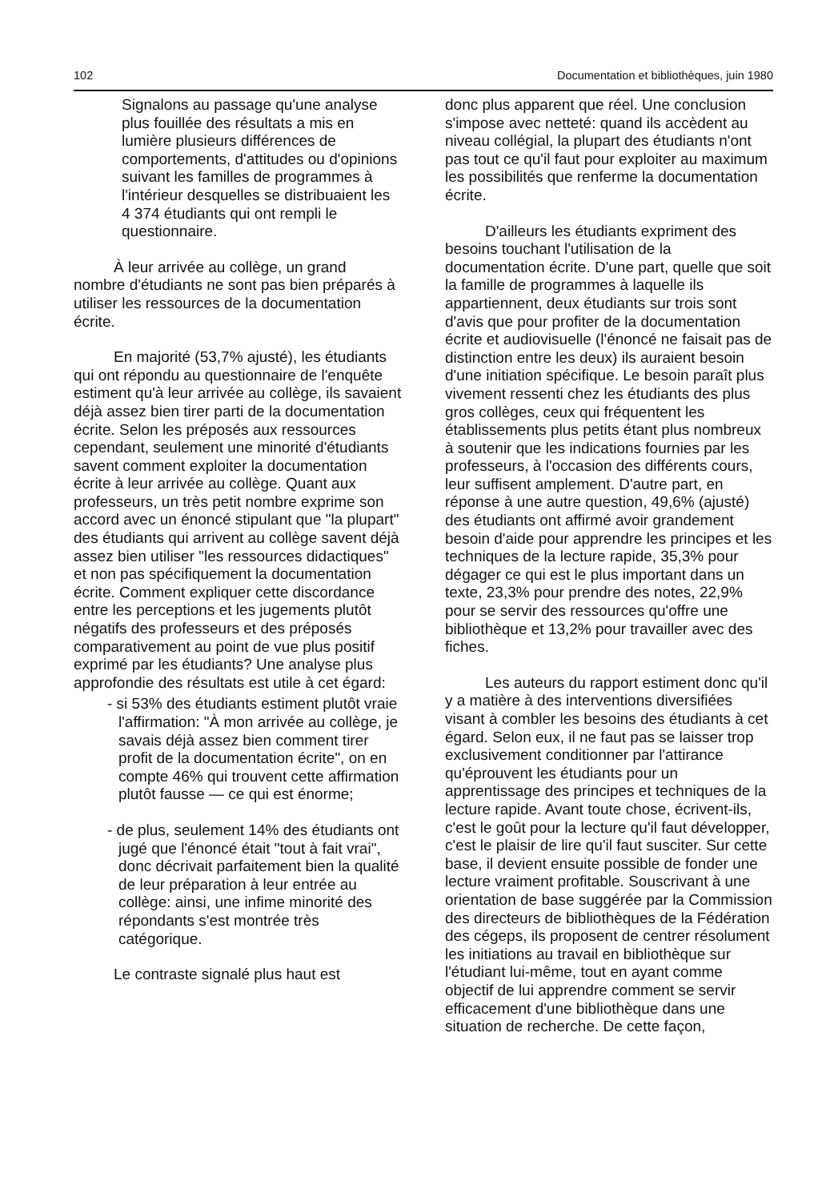102 Documentation et bibliothèques, juin 1980
Signalons au passage qu'une analyse plus fouillée des résultats a mis en lumière plusieurs différences de comportements, d'attitudes ou d'opinions suivant les familles de programmes à l'intérieur desquelles se distribuaient les 4 374 étudiants qui ont rempli le questionnaire.
À leur arrivée au collège, un grand nombre d'étudiants ne sont pas bien préparés à utiliser les ressources de la documentation écrite.
En majorité (53,7% ajusté), les étudiants qui ont répondu au questionnaire de l'enquête estiment qu'à leur arrivée au collège, ils savaient déjà assez bien tirer parti de la documentation écrite. Selon les préposés aux ressources cependant, seulement une minorité d'étudiants savent comment exploiter la documentation écrite à leur arrivée au collège. Quant aux professeurs, un très petit nombre exprime son accord avec un énoncé stipulant que "la plupart" des étudiants qui arrivent au collège savent déjà assez bien utiliser "les ressources didactiques" et non pas spécifiquement la documentation écrite. Comment expliquer cette discordance entre les perceptions et les jugements plutôt négatifs des professeurs et des préposés comparativement au point de vue plus positif exprimé par les étudiants? Une analyse plus approfondie des résultats est utile à cet égard:
- si 53% des étudiants estiment plutôt vraie l'affirmation: "À mon arrivée au collège, je savais déjà assez bien comment tirer profit de la documentation écrite", on en compte 46% qui trouvent cette affirmation plutôt fausse — ce qui est énorme;
- de plus, seulement 14% des étudiants ont jugé que l'énoncé était "tout à fait vrai", donc décrivait parfaitement bien la qualité de leur préparation à leur entrée au collège: ainsi, une infime minorité des répondants s'est montrée très catégorique.
Le contraste signalé plus haut est
donc plus apparent que réel. Une conclusion s'impose avec netteté: quand ils accèdent au niveau collégial, la plupart des étudiants n'ont pas tout ce qu'il faut pour exploiter au maximum les possibilités que renferme la documentation écrite.
D'ailleurs les étudiants expriment des besoins touchant l'utilisation de la documentation écrite. D'une part, quelle que soit la famille de programmes à laquelle ils appartiennent, deux étudiants sur trois sont d'avis que pour profiter de la documentation écrite et audiovisuelle (l'énoncé ne faisait pas de distinction entre les deux) ils auraient besoin d'une initiation spécifique. Le besoin paraît plus vivement ressenti chez les étudiants des plus gros collèges, ceux qui fréquentent les établissements plus petits étant plus nombreux à soutenir que les indications fournies par les professeurs, à l'occasion des différents cours, leur suffisent amplement. D'autre part, en réponse à une autre question, 49,6% (ajusté) des étudiants ont affirmé avoir grandement besoin d'aide pour apprendre les principes et les techniques de la lecture rapide, 35,3% pour dégager ce qui est le plus important dans un texte, 23,3% pour prendre des notes, 22,9% pour se servir des ressources qu'offre une bibliothèque et 13,2% pour travailler avec des fiches.
Les auteurs du rapport estiment donc qu'il y a matière à des interventions diversifiées visant à combler les besoins des étudiants à cet égard. Selon eux, il ne faut pas se laisser trop exclusivement conditionner par l'attirance qu'éprouvent les étudiants pour un apprentissage des principes et techniques de la lecture rapide. Avant toute chose, écrivent-ils, c'est le goût pour la lecture qu'il faut développer, c'est le plaisir de lire qu'il faut susciter. Sur cette base, il devient ensuite possible de fonder une lecture vraiment profitable. Souscrivant à une orientation de base suggérée par la Commission des directeurs de bibliothèques de la Fédération des cégeps, ils proposent de centrer résolument les initiations au travail en bibliothèque sur l'étudiant lui-même, tout en ayant comme objectif de lui apprendre comment se servir efficacement d'une bibliothèque dans une situation de recherche. De cette façon,